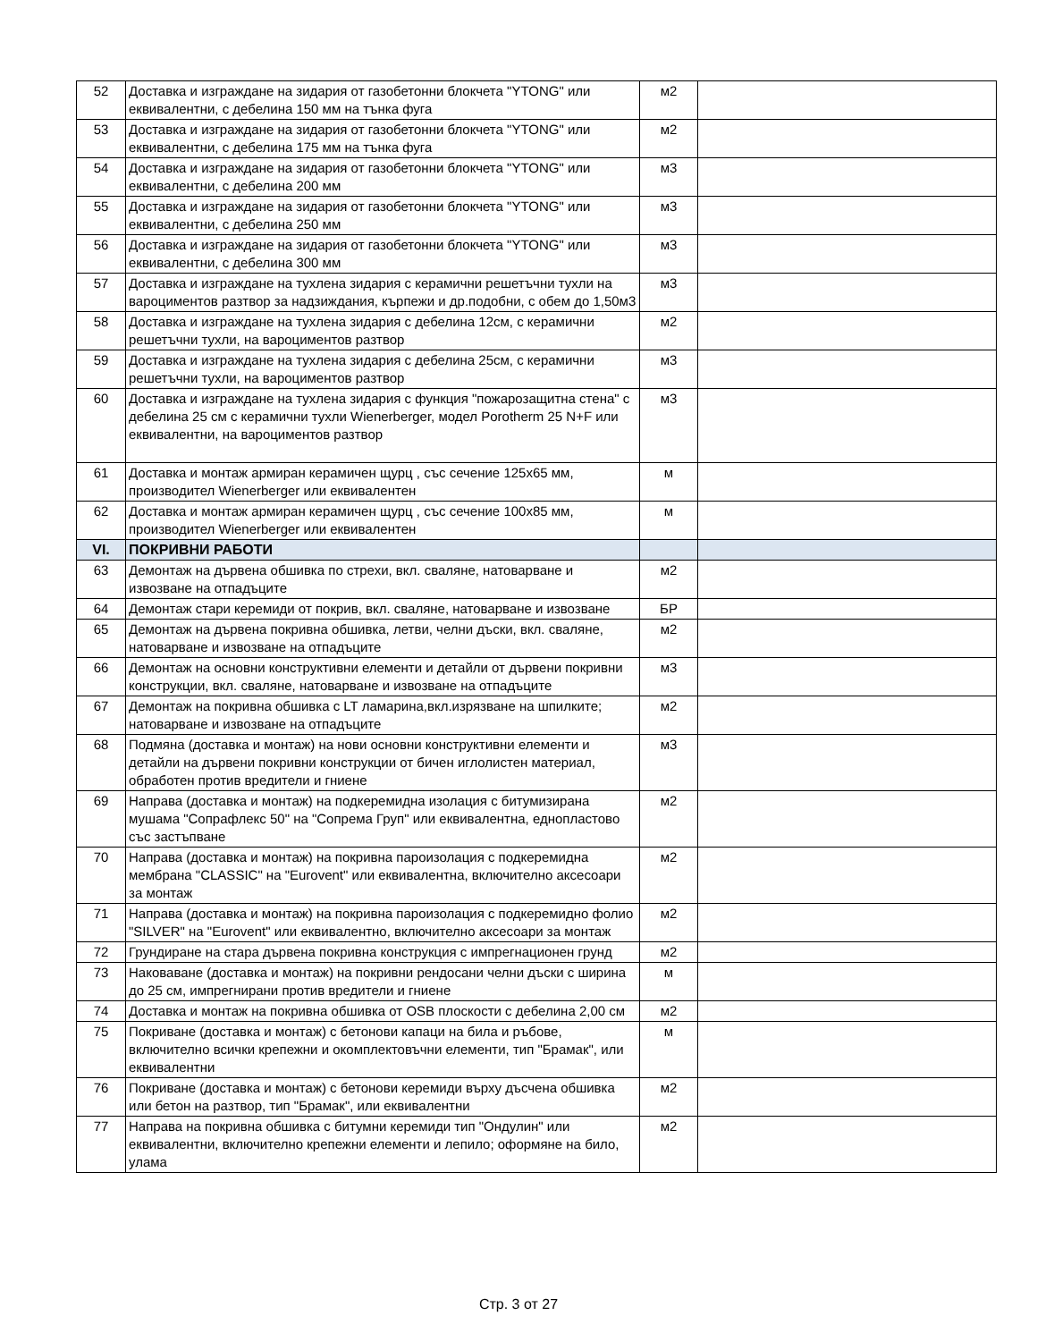| 52 | Доставка и изграждане на зидария от газобетонни блокчета "YTONG" или еквивалентни, с дебелина 150 мм на тънка фуга | м2 | |
| 53 | Доставка и изграждане на зидария от газобетонни блокчета "YTONG" или еквивалентни, с дебелина 175 мм на тънка фуга | м2 | |
| 54 | Доставка и изграждане на зидария от газобетонни блокчета "YTONG" или еквивалентни, с дебелина 200 мм | м3 | |
| 55 | Доставка и изграждане на зидария от газобетонни блокчета "YTONG" или еквивалентни, с дебелина 250 мм | м3 | |
| 56 | Доставка и изграждане на зидария от газобетонни блокчета "YTONG" или еквивалентни, с дебелина 300 мм | м3 | |
| 57 | Доставка и изграждане на тухлена зидария с керамични решетъчни тухли на вароциментов разтвор за надзиждания, кърпежи и др.подобни, с обем до 1,50м3 | м3 | |
| 58 | Доставка и изграждане на тухлена зидария с дебелина 12см, с керамични решетъчни тухли, на вароциментов разтвор | м2 | |
| 59 | Доставка и изграждане на тухлена зидария с дебелина 25см, с керамични решетъчни тухли, на вароциментов разтвор | м3 | |
| 60 | Доставка и изграждане на тухлена зидария с функция "пожарозащитна стена" с дебелина 25 см с керамични тухли Wienerberger, модел Porotherm 25 N+F или еквивалентни, на вароциментов разтвор | м3 | |
| 61 | Доставка и монтаж армиран керамичен щурц , със сечение 125x65 мм, производител Wienerberger или еквивалентен | м | |
| 62 | Доставка и монтаж армиран керамичен щурц , със сечение 100x85 мм, производител Wienerberger или еквивалентен | м | |
| VI. | ПОКРИВНИ РАБОТИ | | |
| 63 | Демонтаж на дървена обшивка по стрехи, вкл. сваляне, натоварване и извозване на отпадъците | м2 | |
| 64 | Демонтаж стари керемиди от покрив, вкл. сваляне, натоварване и извозване | БР | |
| 65 | Демонтаж на дървена покривна обшивка, летви, челни дъски, вкл. сваляне, натоварване и извозване на отпадъците | м2 | |
| 66 | Демонтаж на основни конструктивни елементи и детайли от дървени покривни конструкции, вкл. сваляне, натоварване и извозване на отпадъците | м3 | |
| 67 | Демонтаж на покривна обшивка с LT ламарина,вкл.изрязване на шпилките; натоварване и извозване на отпадъците | м2 | |
| 68 | Подмяна (доставка и монтаж) на нови основни конструктивни елементи и детайли на дървени покривни конструкции от бичен иглолистен материал, обработен против вредители и гниене | м3 | |
| 69 | Направа (доставка и монтаж) на подкеремидна изолация с битумизирана мушама "Сопрафлекс 50" на "Сопрема Груп" или еквивалентна, еднопластово със застъпване | м2 | |
| 70 | Направа (доставка и монтаж) на покривна пароизолация с подкеремидна мембрана "CLASSIC" на "Eurovent" или еквивалентна, включително аксесоари за монтаж | м2 | |
| 71 | Направа (доставка и монтаж) на покривна пароизолация с подкеремидно фолио "SILVER" на "Eurovent" или еквивалентно, включително аксесоари за монтаж | м2 | |
| 72 | Грундиране на стара дървена покривна конструкция с импрегнационен грунд | м2 | |
| 73 | Наковаване (доставка и монтаж) на покривни рендосани челни дъски с ширина до 25 см, импрегнирани против вредители и гниене | м | |
| 74 | Доставка и монтаж на покривна обшивка от OSB плоскости с дебелина 2,00 см | м2 | |
| 75 | Покриване (доставка и монтаж) с бетонови капаци на била и ръбове, включително всички крепежни и окомплектовъчни елементи, тип "Брамак", или еквивалентни | м | |
| 76 | Покриване (доставка и монтаж) с бетонови керемиди върху дъсчена обшивка или бетон на разтвор, тип "Брамак", или еквивалентни | м2 | |
| 77 | Направа на покривна обшивка с битумни керемиди тип "Ондулин" или еквивалентни, включително крепежни елементи и лепило; оформяне на било, улама | м2 | |
Стр. 3 от 27